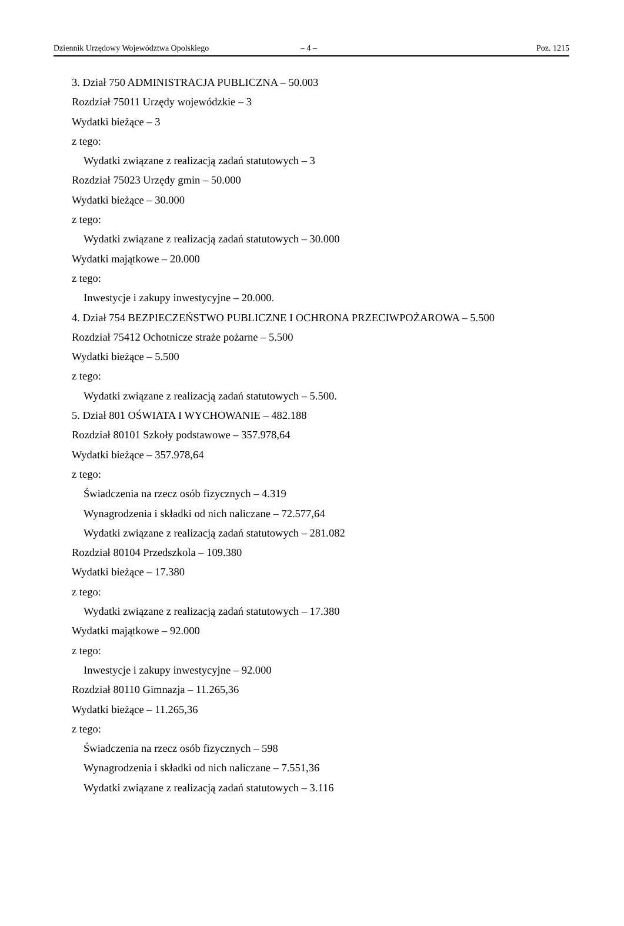Dziennik Urzędowy Województwa Opolskiego – 4 – Poz. 1215
3. Dział 750 ADMINISTRACJA PUBLICZNA – 50.003
Rozdział 75011 Urzędy wojewódzkie – 3
Wydatki bieżące – 3
z tego:
Wydatki związane z realizacją zadań statutowych – 3
Rozdział 75023 Urzędy gmin – 50.000
Wydatki bieżące – 30.000
z tego:
Wydatki związane z realizacją zadań statutowych – 30.000
Wydatki majątkowe – 20.000
z tego:
Inwestycje i zakupy inwestycyjne – 20.000.
4. Dział 754 BEZPIECZEŃSTWO PUBLICZNE I OCHRONA PRZECIWPOŻAROWA – 5.500
Rozdział 75412 Ochotnicze straże pożarne – 5.500
Wydatki bieżące – 5.500
z tego:
Wydatki związane z realizacją zadań statutowych – 5.500.
5. Dział 801 OŚWIATA I WYCHOWANIE – 482.188
Rozdział 80101 Szkoły podstawowe – 357.978,64
Wydatki bieżące – 357.978,64
z tego:
Świadczenia na rzecz osób fizycznych – 4.319
Wynagrodzenia i składki od nich naliczane – 72.577,64
Wydatki związane z realizacją zadań statutowych – 281.082
Rozdział 80104 Przedszkola – 109.380
Wydatki bieżące – 17.380
z tego:
Wydatki związane z realizacją zadań statutowych – 17.380
Wydatki majątkowe – 92.000
z tego:
Inwestycje i zakupy inwestycyjne – 92.000
Rozdział 80110 Gimnazja – 11.265,36
Wydatki bieżące – 11.265,36
z tego:
Świadczenia na rzecz osób fizycznych – 598
Wynagrodzenia i składki od nich naliczane – 7.551,36
Wydatki związane z realizacją zadań statutowych – 3.116